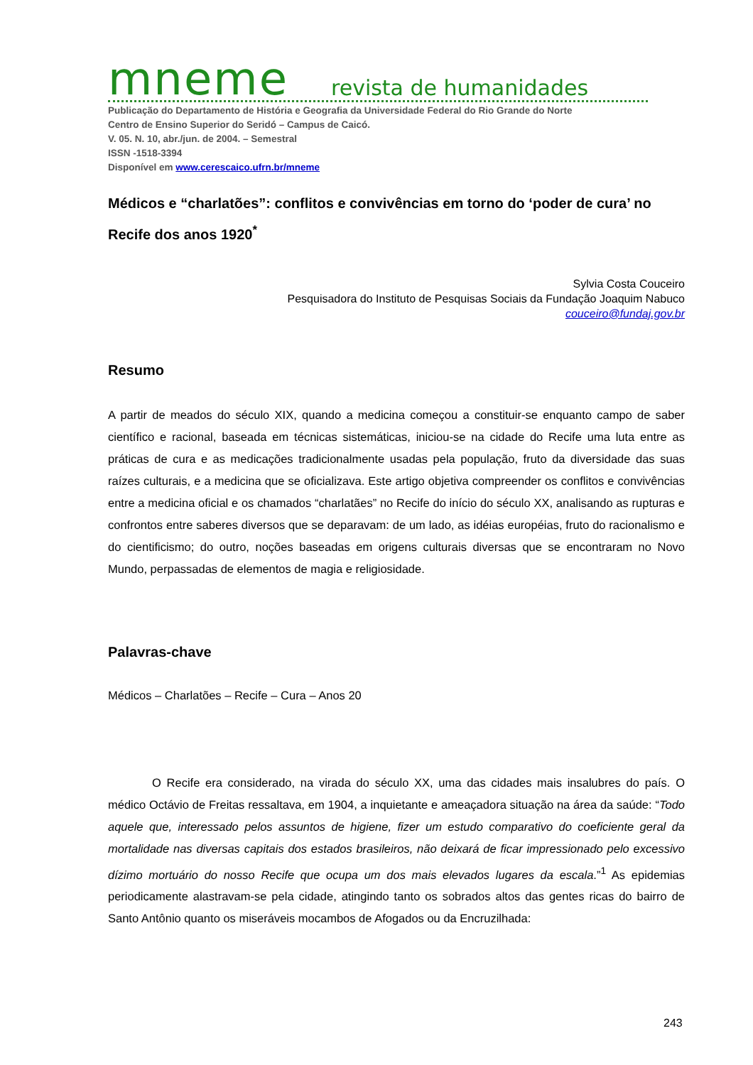mneme revista de humanidades
Publicação do Departamento de História e Geografia da Universidade Federal do Rio Grande do Norte
Centro de Ensino Superior do Seridó – Campus de Caicó.
V. 05. N. 10, abr./jun. de 2004. – Semestral
ISSN -1518-3394
Disponível em www.cerescaico.ufrn.br/mneme
Médicos e “charlatões”: conflitos e convivências em torno do ‘poder de cura’ no Recife dos anos 1920<sup>*</sup>
Sylvia Costa Couceiro
Pesquisadora do Instituto de Pesquisas Sociais da Fundação Joaquim Nabuco
couceiro@fundaj.gov.br
Resumo
A partir de meados do século XIX, quando a medicina começou a constituir-se enquanto campo de saber científico e racional, baseada em técnicas sistemáticas, iniciou-se na cidade do Recife uma luta entre as práticas de cura e as medicações tradicionalmente usadas pela população, fruto da diversidade das suas raízes culturais, e a medicina que se oficializava. Este artigo objetiva compreender os conflitos e convivências entre a medicina oficial e os chamados “charlatães” no Recife do início do século XX, analisando as rupturas e confrontos entre saberes diversos que se deparavam: de um lado, as idéias européias, fruto do racionalismo e do cientificismo; do outro, noções baseadas em origens culturais diversas que se encontraram no Novo Mundo, perpassadas de elementos de magia e religiosidade.
Palavras-chave
Médicos – Charlatões – Recife – Cura – Anos 20
O Recife era considerado, na virada do século XX, uma das cidades mais insalubres do país. O médico Octávio de Freitas ressaltava, em 1904, a inquietante e ameaçadora situação na área da saúde: “Todo aquele que, interessado pelos assuntos de higiene, fizer um estudo comparativo do coeficiente geral da mortalidade nas diversas capitais dos estados brasileiros, não deixará de ficar impressionado pelo excessivo dízimo mortuário do nosso Recife que ocupa um dos mais elevados lugares da escala.”<sup>1</sup> As epidemias periodicamente alastravam-se pela cidade, atingindo tanto os sobrados altos das gentes ricas do bairro de Santo Antônio quanto os miseráveis mocambos de Afogados ou da Encruzilhada:
243